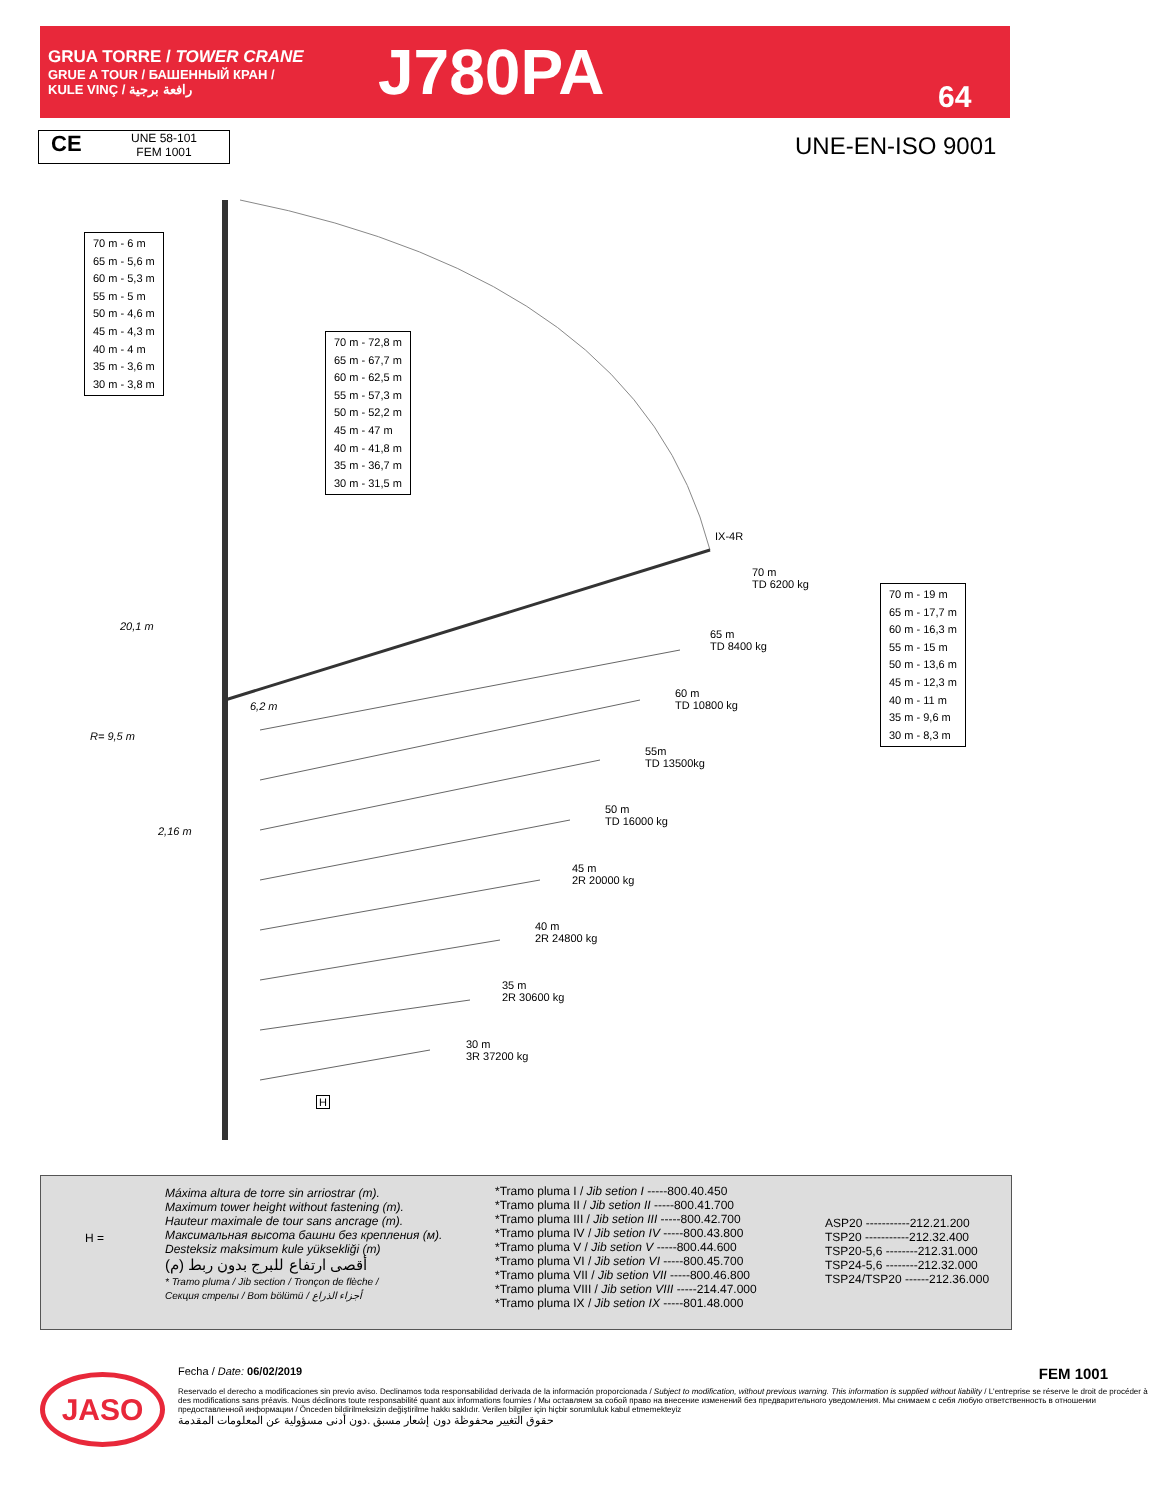GRUA TORRE / TOWER CRANE
GRUE A TOUR / БАШЕННЫЙ КРАН /
KULE VINÇ / رافعة برجية
J780PA
64
CE
UNE 58-101
FEM 1001
UNE-EN-ISO 9001
70 m - 6 m
65 m - 5,6 m
60 m - 5,3 m
55 m - 5 m
50 m - 4,6 m
45 m - 4,3 m
40 m - 4 m
35 m - 3,6 m
30 m - 3,8 m
70 m - 72,8 m
65 m - 67,7 m
60 m - 62,5 m
55 m - 57,3 m
50 m - 52,2 m
45 m - 47 m
40 m - 41,8 m
35 m - 36,7 m
30 m - 31,5 m
70 m - 19 m
65 m - 17,7 m
60 m - 16,3 m
55 m - 15 m
50 m - 13,6 m
45 m - 12,3 m
40 m - 11 m
35 m - 9,6 m
30 m - 8,3 m
20,1 m
R= 9,5 m
6,2 m
2,16 m
IX-4R
70 m
TD 6200 kg
65 m
TD 8400 kg
60 m
TD 10800 kg
55m
TD 13500kg
50 m
TD 16000 kg
45 m
2R 20000 kg
40 m
2R 24800 kg
35 m
2R 30600 kg
30 m
3R 37200 kg
H
H =
Máxima altura de torre sin arriostrar (m).
Maximum tower height without fastening (m).
Hauteur maximale de tour sans ancrage (m).
Максимальная высота башни без крепления (м).
Desteksiz maksimum kule yüksekliği (m)
أقصى ارتفاع للبرج بدون ربط (م)
* Tramo pluma / Jib section / Tronçon de flèche /
Секция стрелы / Bom bölümü / أجزاء الذراع
*Tramo pluma I / Jib setion I -----800.40.450
*Tramo pluma II / Jib setion II -----800.41.700
*Tramo pluma III / Jib setion III -----800.42.700
*Tramo pluma IV / Jib setion IV -----800.43.800
*Tramo pluma V / Jib setion V -----800.44.600
*Tramo pluma VI / Jib setion VI -----800.45.700
*Tramo pluma VII / Jib setion VII -----800.46.800
*Tramo pluma VIII / Jib setion VIII -----214.47.000
*Tramo pluma IX / Jib setion IX -----801.48.000
ASP20 -----------212.21.200
TSP20 -----------212.32.400
TSP20-5,6 --------212.31.000
TSP24-5,6 --------212.32.000
TSP24/TSP20 ------212.36.000
JASO
Fecha / Date: 06/02/2019 FEM 1001
Reservado el derecho a modificaciones sin previo aviso. Declinamos toda responsabilidad derivada de la información proporcionada / Subject to modification, without previous warning. This information is supplied without liability / L'entreprise se réserve le droit de procéder à des modifications sans préavis. Nous déclinons toute responsabilité quant aux informations fournies / Мы оставляем за собой право на внесение изменений без предварительного уведомления. Мы снимаем с себя любую ответственность в отношении предоставленной информации / Önceden bildirilmeksizin değiştirilme hakkı saklıdır. Verilen bilgiler için hiçbir sorumluluk kabul etmemekteyiz
حقوق التغيير محفوظة دون إشعار مسبق .دون أدنى مسؤولية عن المعلومات المقدمة